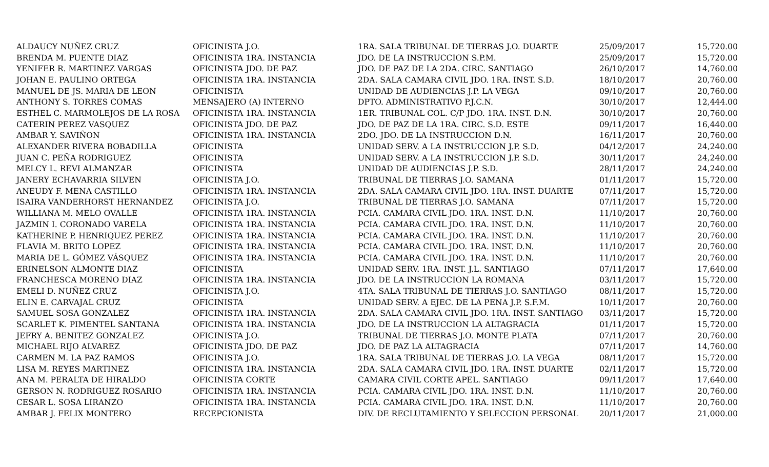| ALDAUCY NUÑEZ CRUZ | OFICINISTA J.O. | 1RA. SALA TRIBUNAL DE TIERRAS J.O. DUARTE | 25/09/2017 | 15,720.00 |
| BRENDA M. PUENTE DIAZ | OFICINISTA 1RA. INSTANCIA | JDO. DE LA INSTRUCCION S.P.M. | 25/09/2017 | 15,720.00 |
| YENIFER R. MARTINEZ VARGAS | OFICINISTA JDO. DE PAZ | JDO. DE PAZ DE LA 2DA. CIRC. SANTIAGO | 26/10/2017 | 14,760.00 |
| JOHAN E. PAULINO ORTEGA | OFICINISTA 1RA. INSTANCIA | 2DA. SALA CAMARA CIVIL JDO. 1RA. INST. S.D. | 18/10/2017 | 20,760.00 |
| MANUEL DE JS. MARIA DE LEON | OFICINISTA | UNIDAD DE AUDIENCIAS J.P. LA VEGA | 09/10/2017 | 20,760.00 |
| ANTHONY S. TORRES COMAS | MENSAJERO (A) INTERNO | DPTO. ADMINISTRATIVO P.J.C.N. | 30/10/2017 | 12,444.00 |
| ESTHEL C. MARMOLEJOS DE LA ROSA | OFICINISTA 1RA. INSTANCIA | 1ER. TRIBUNAL COL. C/P JDO. 1RA. INST. D.N. | 30/10/2017 | 20,760.00 |
| CATERIN PEREZ VASQUEZ | OFICINISTA JDO. DE PAZ | JDO. DE PAZ DE LA 1RA. CIRC. S.D. ESTE | 09/11/2017 | 16,440.00 |
| AMBAR Y. SAVIÑON | OFICINISTA 1RA. INSTANCIA | 2DO. JDO. DE LA INSTRUCCION D.N. | 16/11/2017 | 20,760.00 |
| ALEXANDER RIVERA BOBADILLA | OFICINISTA | UNIDAD SERV. A LA INSTRUCCION J.P. S.D. | 04/12/2017 | 24,240.00 |
| JUAN C. PEÑA RODRIGUEZ | OFICINISTA | UNIDAD SERV. A LA INSTRUCCION J.P. S.D. | 30/11/2017 | 24,240.00 |
| MELCY L. REVI ALMANZAR | OFICINISTA | UNIDAD DE AUDIENCIAS J.P. S.D. | 28/11/2017 | 24,240.00 |
| JANERY ECHAVARRIA SILVEN | OFICINISTA J.O. | TRIBUNAL DE TIERRAS J.O. SAMANA | 01/11/2017 | 15,720.00 |
| ANEUDY F. MENA CASTILLO | OFICINISTA 1RA. INSTANCIA | 2DA. SALA CAMARA CIVIL JDO. 1RA. INST. DUARTE | 07/11/2017 | 15,720.00 |
| ISAIRA VANDERHORST HERNANDEZ | OFICINISTA J.O. | TRIBUNAL DE TIERRAS J.O. SAMANA | 07/11/2017 | 15,720.00 |
| WILLIANA M. MELO OVALLE | OFICINISTA 1RA. INSTANCIA | PCIA. CAMARA CIVIL JDO. 1RA. INST. D.N. | 11/10/2017 | 20,760.00 |
| JAZMIN I. CORONADO VARELA | OFICINISTA 1RA. INSTANCIA | PCIA. CAMARA CIVIL JDO. 1RA. INST. D.N. | 11/10/2017 | 20,760.00 |
| KATHERINE P. HENRIQUEZ PEREZ | OFICINISTA 1RA. INSTANCIA | PCIA. CAMARA CIVIL JDO. 1RA. INST. D.N. | 11/10/2017 | 20,760.00 |
| FLAVIA M. BRITO LOPEZ | OFICINISTA 1RA. INSTANCIA | PCIA. CAMARA CIVIL JDO. 1RA. INST. D.N. | 11/10/2017 | 20,760.00 |
| MARIA DE L. GÓMEZ VÁSQUEZ | OFICINISTA 1RA. INSTANCIA | PCIA. CAMARA CIVIL JDO. 1RA. INST. D.N. | 11/10/2017 | 20,760.00 |
| ERINELSON ALMONTE DIAZ | OFICINISTA | UNIDAD SERV. 1RA. INST. J.L. SANTIAGO | 07/11/2017 | 17,640.00 |
| FRANCHESCA MORENO DIAZ | OFICINISTA 1RA. INSTANCIA | JDO. DE LA INSTRUCCION LA ROMANA | 03/11/2017 | 15,720.00 |
| EMELI D. NUÑEZ CRUZ | OFICINISTA J.O. | 4TA. SALA TRIBUNAL DE TIERRAS J.O. SANTIAGO | 08/11/2017 | 15,720.00 |
| ELIN E. CARVAJAL CRUZ | OFICINISTA | UNIDAD SERV. A EJEC. DE LA PENA J.P. S.F.M. | 10/11/2017 | 20,760.00 |
| SAMUEL SOSA GONZALEZ | OFICINISTA 1RA. INSTANCIA | 2DA. SALA CAMARA CIVIL JDO. 1RA. INST. SANTIAGO | 03/11/2017 | 15,720.00 |
| SCARLET K. PIMENTEL SANTANA | OFICINISTA 1RA. INSTANCIA | JDO. DE LA INSTRUCCION LA ALTAGRACIA | 01/11/2017 | 15,720.00 |
| JEFRY A. BENITEZ GONZALEZ | OFICINISTA J.O. | TRIBUNAL DE TIERRAS J.O. MONTE PLATA | 07/11/2017 | 20,760.00 |
| MICHAEL RIJO ALVAREZ | OFICINISTA JDO. DE PAZ | JDO. DE PAZ LA ALTAGRACIA | 07/11/2017 | 14,760.00 |
| CARMEN M. LA PAZ RAMOS | OFICINISTA J.O. | 1RA. SALA TRIBUNAL DE TIERRAS J.O. LA VEGA | 08/11/2017 | 15,720.00 |
| LISA M. REYES MARTINEZ | OFICINISTA 1RA. INSTANCIA | 2DA. SALA CAMARA CIVIL JDO. 1RA. INST. DUARTE | 02/11/2017 | 15,720.00 |
| ANA M. PERALTA DE HIRALDO | OFICINISTA CORTE | CAMARA CIVIL CORTE APEL. SANTIAGO | 09/11/2017 | 17,640.00 |
| GERSON N. RODRIGUEZ ROSARIO | OFICINISTA 1RA. INSTANCIA | PCIA. CAMARA CIVIL JDO. 1RA. INST. D.N. | 11/10/2017 | 20,760.00 |
| CESAR L. SOSA LIRANZO | OFICINISTA 1RA. INSTANCIA | PCIA. CAMARA CIVIL JDO. 1RA. INST. D.N. | 11/10/2017 | 20,760.00 |
| AMBAR J. FELIX MONTERO | RECEPCIONISTA | DIV. DE RECLUTAMIENTO Y SELECCION PERSONAL | 20/11/2017 | 21,000.00 |